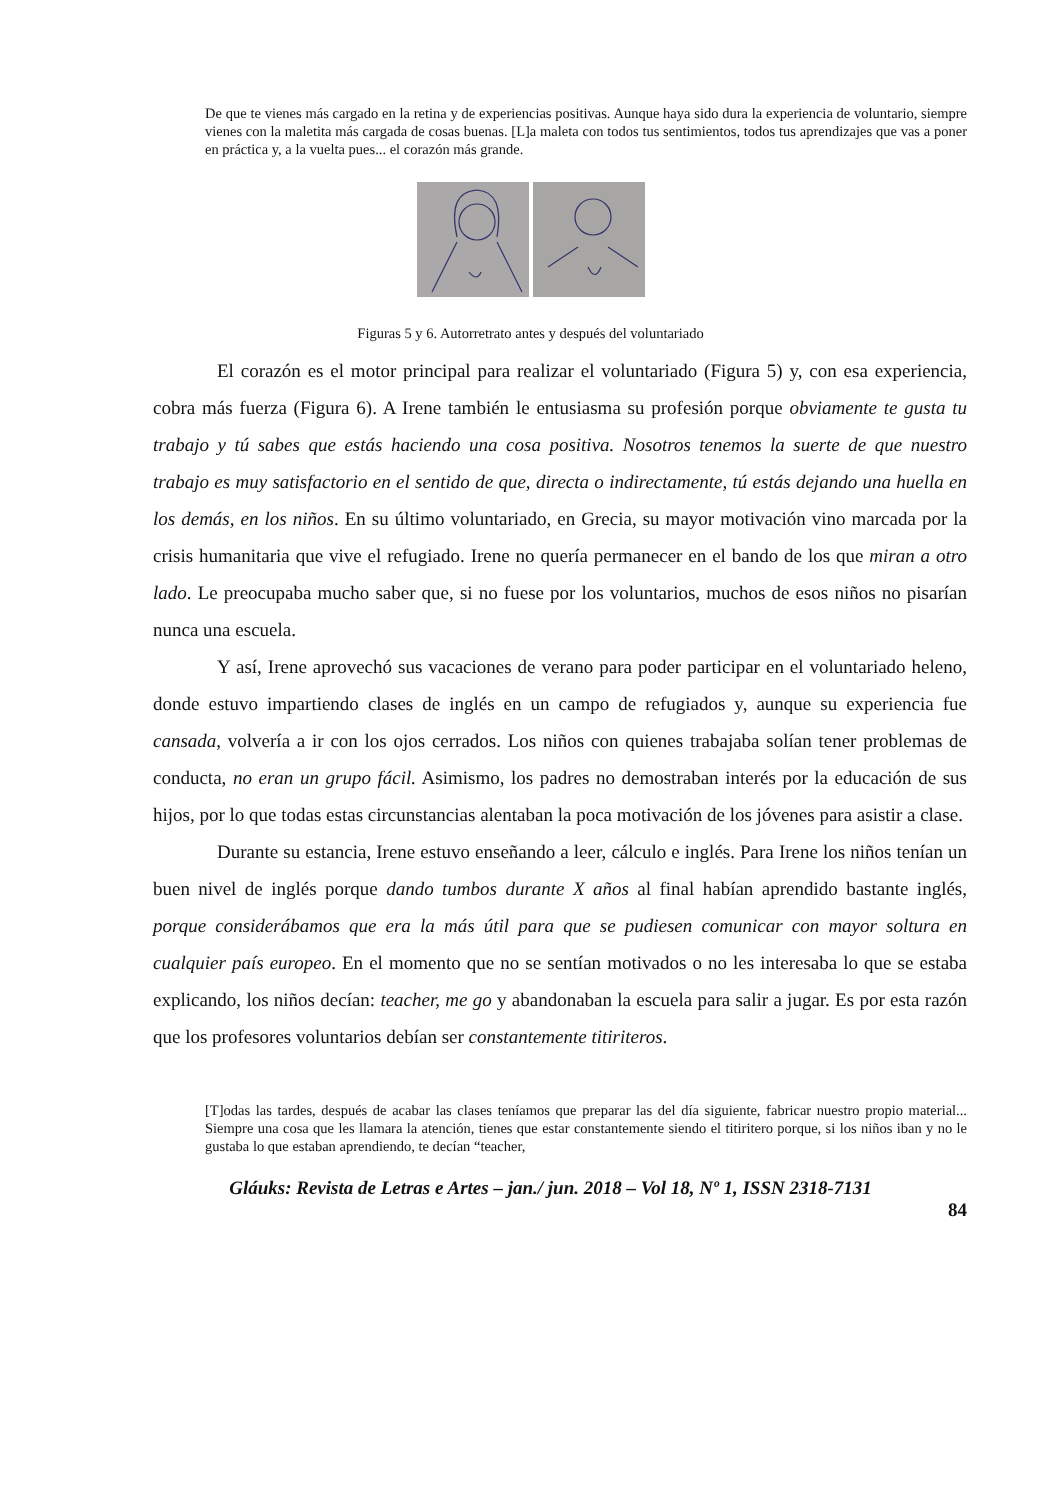De que te vienes más cargado en la retina y de experiencias positivas. Aunque haya sido dura la experiencia de voluntario, siempre vienes con la maletita más cargada de cosas buenas. [L]a maleta con todos tus sentimientos, todos tus aprendizajes que vas a poner en práctica y, a la vuelta pues... el corazón más grande.
Figuras 5 y 6. Autorretrato antes y después del voluntariado
El corazón es el motor principal para realizar el voluntariado (Figura 5) y, con esa experiencia, cobra más fuerza (Figura 6). A Irene también le entusiasma su profesión porque obviamente te gusta tu trabajo y tú sabes que estás haciendo una cosa positiva. Nosotros tenemos la suerte de que nuestro trabajo es muy satisfactorio en el sentido de que, directa o indirectamente, tú estás dejando una huella en los demás, en los niños. En su último voluntariado, en Grecia, su mayor motivación vino marcada por la crisis humanitaria que vive el refugiado. Irene no quería permanecer en el bando de los que miran a otro lado. Le preocupaba mucho saber que, si no fuese por los voluntarios, muchos de esos niños no pisarían nunca una escuela.
Y así, Irene aprovechó sus vacaciones de verano para poder participar en el voluntariado heleno, donde estuvo impartiendo clases de inglés en un campo de refugiados y, aunque su experiencia fue cansada, volvería a ir con los ojos cerrados. Los niños con quienes trabajaba solían tener problemas de conducta, no eran un grupo fácil. Asimismo, los padres no demostraban interés por la educación de sus hijos, por lo que todas estas circunstancias alentaban la poca motivación de los jóvenes para asistir a clase.
Durante su estancia, Irene estuvo enseñando a leer, cálculo e inglés. Para Irene los niños tenían un buen nivel de inglés porque dando tumbos durante X años al final habían aprendido bastante inglés, porque considerábamos que era la más útil para que se pudiesen comunicar con mayor soltura en cualquier país europeo. En el momento que no se sentían motivados o no les interesaba lo que se estaba explicando, los niños decían: teacher, me go y abandonaban la escuela para salir a jugar. Es por esta razón que los profesores voluntarios debían ser constantemente titiriteros.
[T]odas las tardes, después de acabar las clases teníamos que preparar las del día siguiente, fabricar nuestro propio material... Siempre una cosa que les llamara la atención, tienes que estar constantemente siendo el titiritero porque, si los niños iban y no le gustaba lo que estaban aprendiendo, te decían “teacher,
Gláuks: Revista de Letras e Artes – jan./ jun. 2018 – Vol 18, Nº 1, ISSN 2318-7131
84